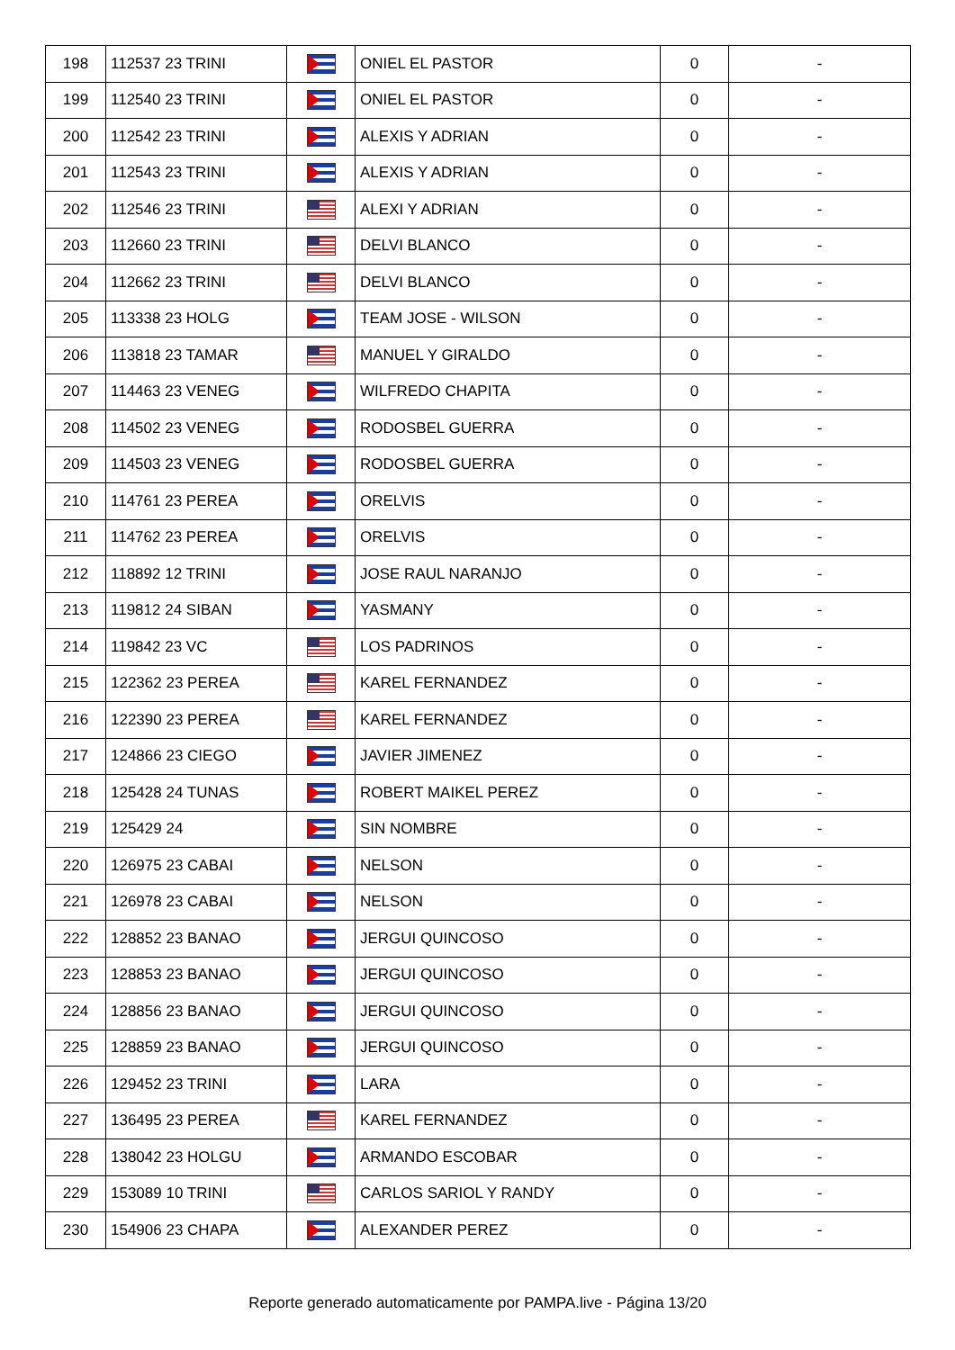| 198 | 112537 23 TRINI | | ONIEL EL PASTOR | 0 | - |
| 199 | 112540 23 TRINI | | ONIEL EL PASTOR | 0 | - |
| 200 | 112542 23 TRINI | | ALEXIS Y ADRIAN | 0 | - |
| 201 | 112543 23 TRINI | | ALEXIS Y ADRIAN | 0 | - |
| 202 | 112546 23 TRINI | | ALEXI Y ADRIAN | 0 | - |
| 203 | 112660 23 TRINI | | DELVI BLANCO | 0 | - |
| 204 | 112662 23 TRINI | | DELVI BLANCO | 0 | - |
| 205 | 113338 23 HOLG | | TEAM JOSE - WILSON | 0 | - |
| 206 | 113818 23 TAMAR | | MANUEL Y GIRALDO | 0 | - |
| 207 | 114463 23 VENEG | | WILFREDO CHAPITA | 0 | - |
| 208 | 114502 23 VENEG | | RODOSBEL GUERRA | 0 | - |
| 209 | 114503 23 VENEG | | RODOSBEL GUERRA | 0 | - |
| 210 | 114761 23 PEREA | | ORELVIS | 0 | - |
| 211 | 114762 23 PEREA | | ORELVIS | 0 | - |
| 212 | 118892 12 TRINI | | JOSE RAUL NARANJO | 0 | - |
| 213 | 119812 24 SIBAN | | YASMANY | 0 | - |
| 214 | 119842 23 VC | | LOS PADRINOS | 0 | - |
| 215 | 122362 23 PEREA | | KAREL FERNANDEZ | 0 | - |
| 216 | 122390 23 PEREA | | KAREL FERNANDEZ | 0 | - |
| 217 | 124866 23 CIEGO | | JAVIER JIMENEZ | 0 | - |
| 218 | 125428 24 TUNAS | | ROBERT MAIKEL PEREZ | 0 | - |
| 219 | 125429 24 | | SIN NOMBRE | 0 | - |
| 220 | 126975 23 CABAI | | NELSON | 0 | - |
| 221 | 126978 23 CABAI | | NELSON | 0 | - |
| 222 | 128852 23 BANAO | | JERGUI QUINCOSO | 0 | - |
| 223 | 128853 23 BANAO | | JERGUI QUINCOSO | 0 | - |
| 224 | 128856 23 BANAO | | JERGUI QUINCOSO | 0 | - |
| 225 | 128859 23 BANAO | | JERGUI QUINCOSO | 0 | - |
| 226 | 129452 23 TRINI | | LARA | 0 | - |
| 227 | 136495 23 PEREA | | KAREL FERNANDEZ | 0 | - |
| 228 | 138042 23 HOLGU | | ARMANDO ESCOBAR | 0 | - |
| 229 | 153089 10 TRINI | | CARLOS SARIOL Y RANDY | 0 | - |
| 230 | 154906 23 CHAPA | | ALEXANDER PEREZ | 0 | - |
Reporte generado automaticamente por PAMPA.live - Página 13/20